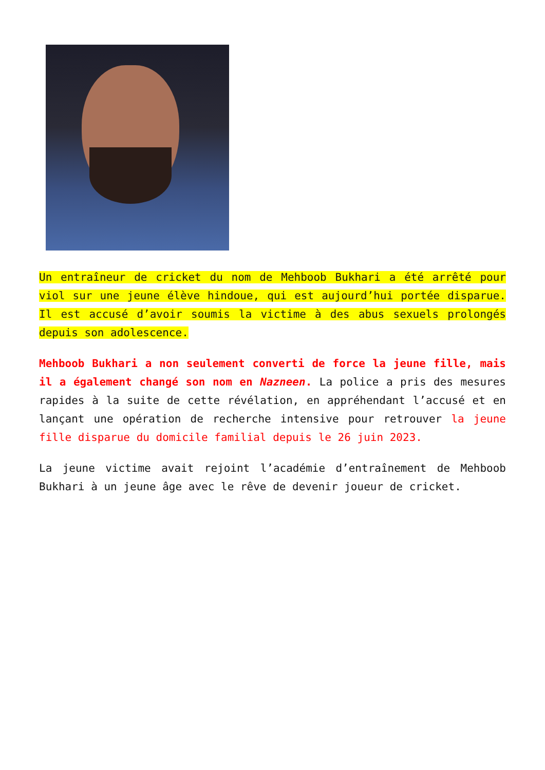Un entraîneur de cricket du nom de Mehboob Bukhari a été arrêté pour viol sur une jeune élève hindoue, qui est aujourd’hui portée disparue. Il est accusé d’avoir soumis la victime à des abus sexuels prolongés depuis son adolescence.
Mehboob Bukhari a non seulement converti de force la jeune fille, mais il a également changé son nom en Nazneen. La police a pris des mesures rapides à la suite de cette révélation, en appréhendant l’accusé et en lançant une opération de recherche intensive pour retrouver la jeune fille disparue du domicile familial depuis le 26 juin 2023.
La jeune victime avait rejoint l’académie d’entraînement de Mehboob Bukhari à un jeune âge avec le rêve de devenir joueur de cricket.